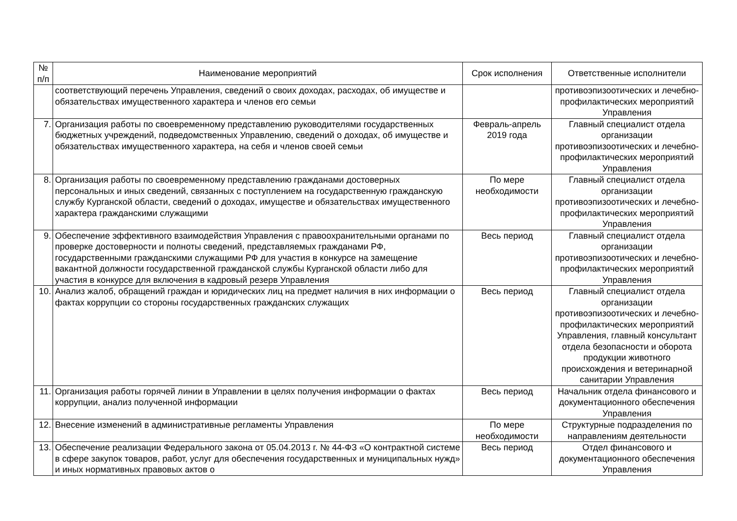| № п/п | Наименование мероприятий | Срок исполнения | Ответственные исполнители |
| --- | --- | --- | --- |
| | соответствующий перечень Управления, сведений о своих доходах, расходах, об имуществе и обязательствах имущественного характера и членов его семьи | | противоэпизоотических и лечебно-профилактических мероприятий Управления |
| 7. | Организация работы по своевременному представлению руководителями государственных бюджетных учреждений, подведомственных Управлению, сведений о доходах, об имуществе и обязательствах имущественного характера, на себя и членов своей семьи | Февраль-апрель 2019 года | Главный специалист отдела организации противоэпизоотических и лечебно-профилактических мероприятий Управления |
| 8. | Организация работы по своевременному представлению гражданами достоверных персональных и иных сведений, связанных с поступлением на государственную гражданскую службу Курганской области, сведений о доходах, имуществе и обязательствах имущественного характера гражданскими служащими | По мере необходимости | Главный специалист отдела организации противоэпизоотических и лечебно-профилактических мероприятий Управления |
| 9. | Обеспечение эффективного взаимодействия Управления с правоохранительными органами по проверке достоверности и полноты сведений, представляемых гражданами РФ, государственными гражданскими служащими РФ для участия в конкурсе на замещение вакантной должности государственной гражданской службы Курганской области либо для участия в конкурсе для включения в кадровый резерв Управления | Весь период | Главный специалист отдела организации противоэпизоотических и лечебно-профилактических мероприятий Управления |
| 10. | Анализ жалоб, обращений граждан и юридических лиц на предмет наличия в них информации о фактах коррупции со стороны государственных гражданских служащих | Весь период | Главный специалист отдела организации противоэпизоотических и лечебно-профилактических мероприятий Управления, главный консультант отдела безопасности и оборота продукции животного происхождения и ветеринарной санитарии Управления |
| 11. | Организация работы горячей линии в Управлении в целях получения информации о фактах коррупции, анализ полученной информации | Весь период | Начальник отдела финансового и документационного обеспечения Управления |
| 12. | Внесение изменений в административные регламенты Управления | По мере необходимости | Структурные подразделения по направлениям деятельности |
| 13. | Обеспечение реализации Федерального закона от 05.04.2013 г. № 44-ФЗ «О контрактной системе в сфере закупок товаров, работ, услуг для обеспечения государственных и муниципальных нужд» и иных нормативных правовых актов о | Весь период | Отдел финансового и документационного обеспечения Управления |